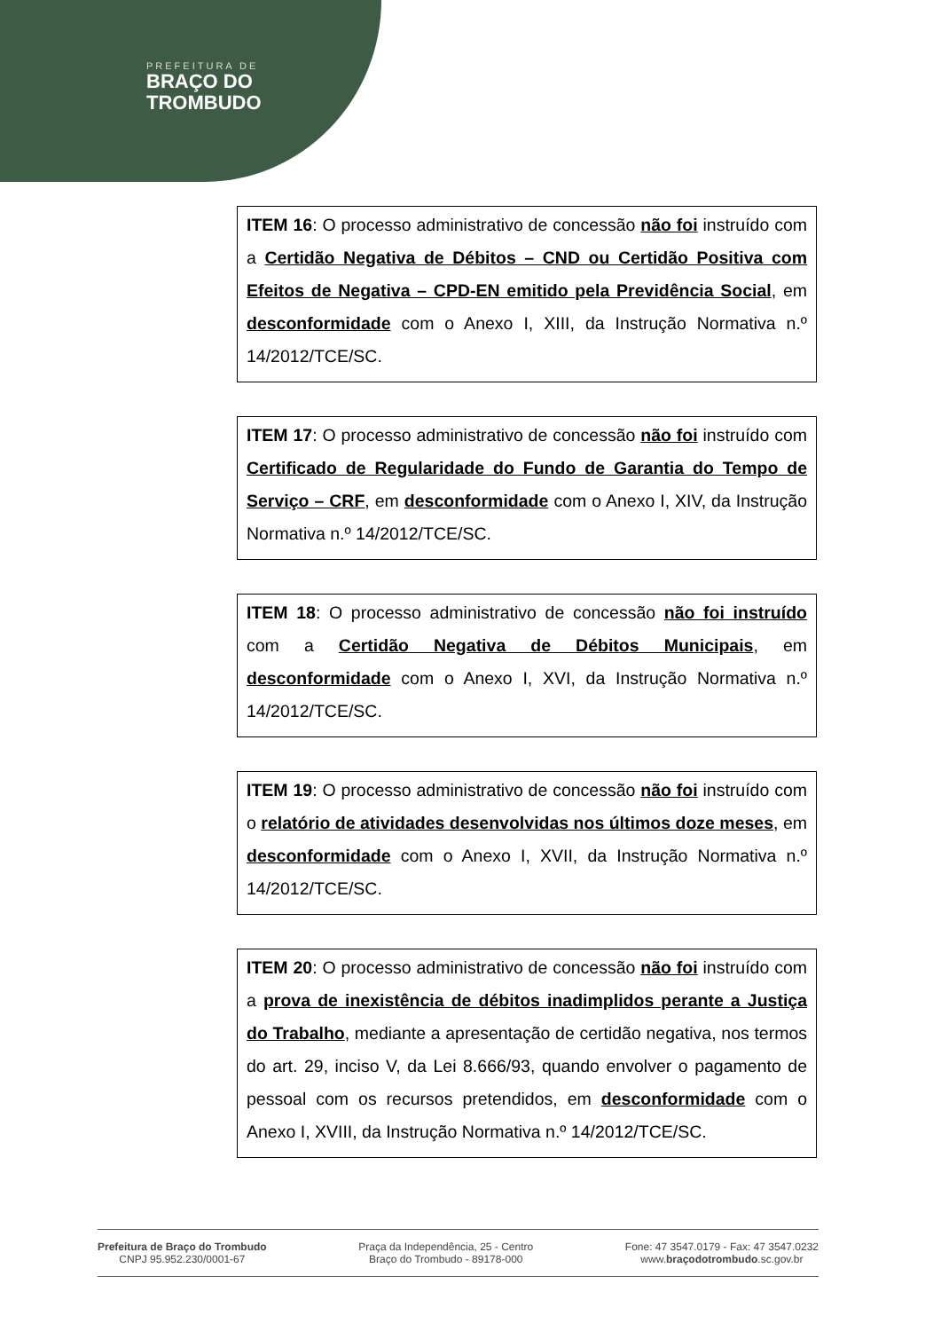PREFEITURA DE
BRAÇO DO
TROMBUDO
ITEM 16: O processo administrativo de concessão não foi instruído com a Certidão Negativa de Débitos – CND ou Certidão Positiva com Efeitos de Negativa – CPD-EN emitido pela Previdência Social, em desconformidade com o Anexo I, XIII, da Instrução Normativa n.º 14/2012/TCE/SC.
ITEM 17: O processo administrativo de concessão não foi instruído com Certificado de Regularidade do Fundo de Garantia do Tempo de Serviço – CRF, em desconformidade com o Anexo I, XIV, da Instrução Normativa n.º 14/2012/TCE/SC.
ITEM 18: O processo administrativo de concessão não foi instruído com a Certidão Negativa de Débitos Municipais, em desconformidade com o Anexo I, XVI, da Instrução Normativa n.º 14/2012/TCE/SC.
ITEM 19: O processo administrativo de concessão não foi instruído com o relatório de atividades desenvolvidas nos últimos doze meses, em desconformidade com o Anexo I, XVII, da Instrução Normativa n.º 14/2012/TCE/SC.
ITEM 20: O processo administrativo de concessão não foi instruído com a prova de inexistência de débitos inadimplidos perante a Justiça do Trabalho, mediante a apresentação de certidão negativa, nos termos do art. 29, inciso V, da Lei 8.666/93, quando envolver o pagamento de pessoal com os recursos pretendidos, em desconformidade com o Anexo I, XVIII, da Instrução Normativa n.º 14/2012/TCE/SC.
Prefeitura de Braço do Trombudo
CNPJ 95.952.230/0001-67
Praça da Independência, 25 - Centro
Braço do Trombudo - 89178-000
Fone: 47 3547.0179 - Fax: 47 3547.0232
www.braçodotrombudo.sc.gov.br